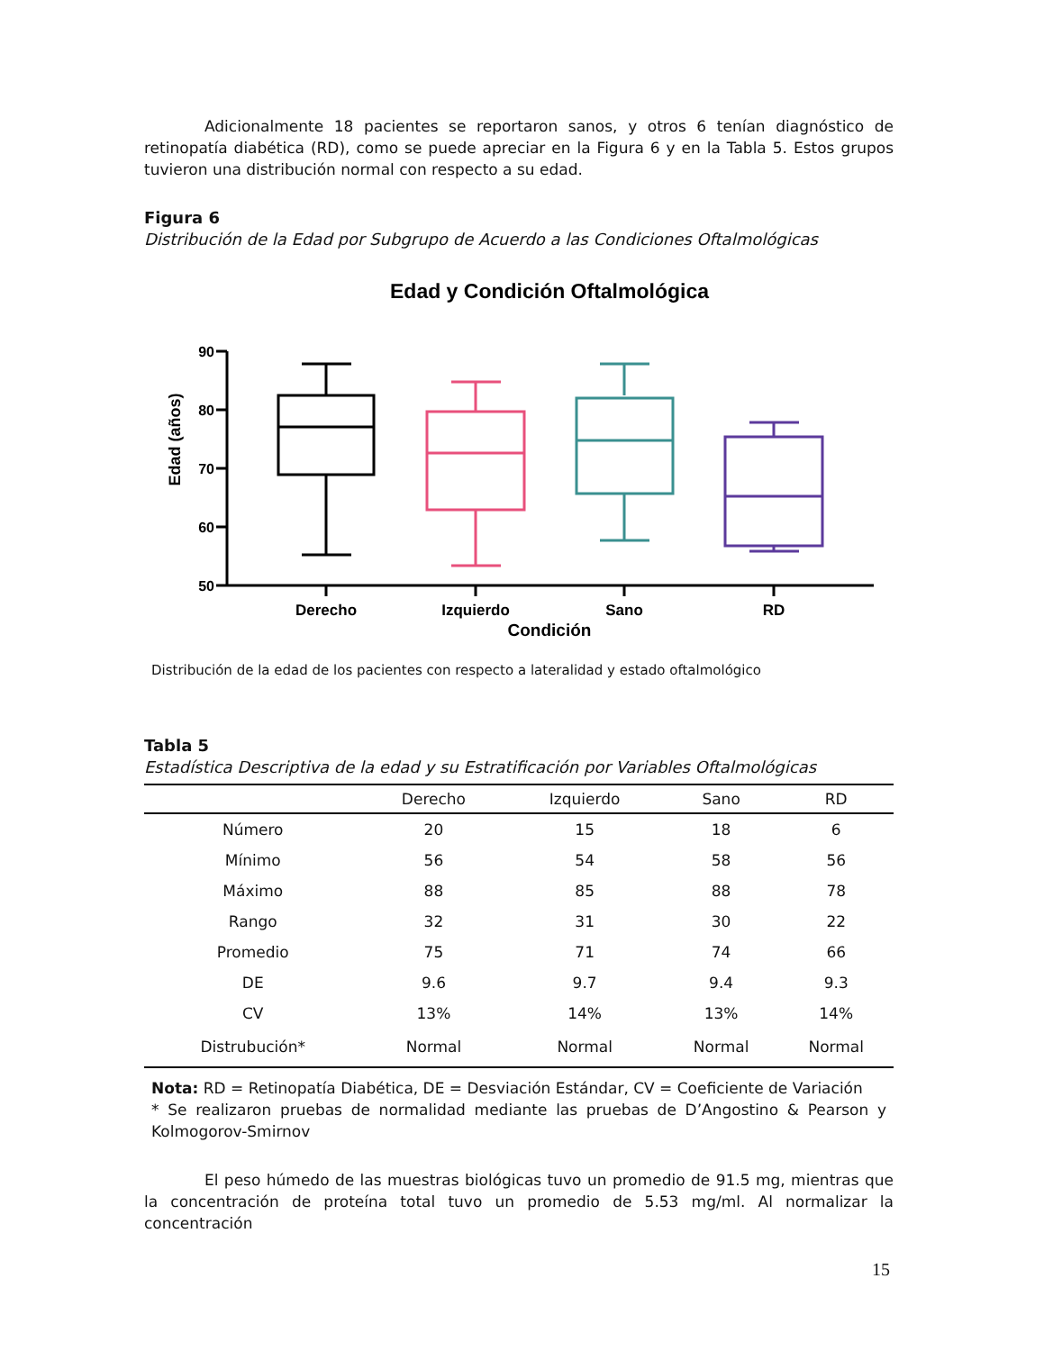Adicionalmente 18 pacientes se reportaron sanos, y otros 6 tenían diagnóstico de retinopatía diabética (RD), como se puede apreciar en la Figura 6 y en la Tabla 5. Estos grupos tuvieron una distribución normal con respecto a su edad.
Figura 6
Distribución de la Edad por Subgrupo de Acuerdo a las Condiciones Oftalmológicas
Edad y Condición Oftalmológica
Edad (años)
90
80
70
60
50
Derecho
Izquierdo
Sano
RD
Condición
Distribución de la edad de los pacientes con respecto a lateralidad y estado oftalmológico
Tabla 5
Estadística Descriptiva de la edad y su Estratificación por Variables Oftalmológicas
| | Derecho | Izquierdo | Sano | RD |
| --- | --- | --- | --- | --- |
| Número | 20 | 15 | 18 | 6 |
| Mínimo | 56 | 54 | 58 | 56 |
| Máximo | 88 | 85 | 88 | 78 |
| Rango | 32 | 31 | 30 | 22 |
| Promedio | 75 | 71 | 74 | 66 |
| DE | 9.6 | 9.7 | 9.4 | 9.3 |
| CV | 13% | 14% | 13% | 14% |
| Distrubución* | Normal | Normal | Normal | Normal |
Nota: RD = Retinopatía Diabética, DE = Desviación Estándar, CV = Coeficiente de Variación
* Se realizaron pruebas de normalidad mediante las pruebas de D’Angostino & Pearson y Kolmogorov-Smirnov
El peso húmedo de las muestras biológicas tuvo un promedio de 91.5 mg, mientras que la concentración de proteína total tuvo un promedio de 5.53 mg/ml. Al normalizar la concentración
15